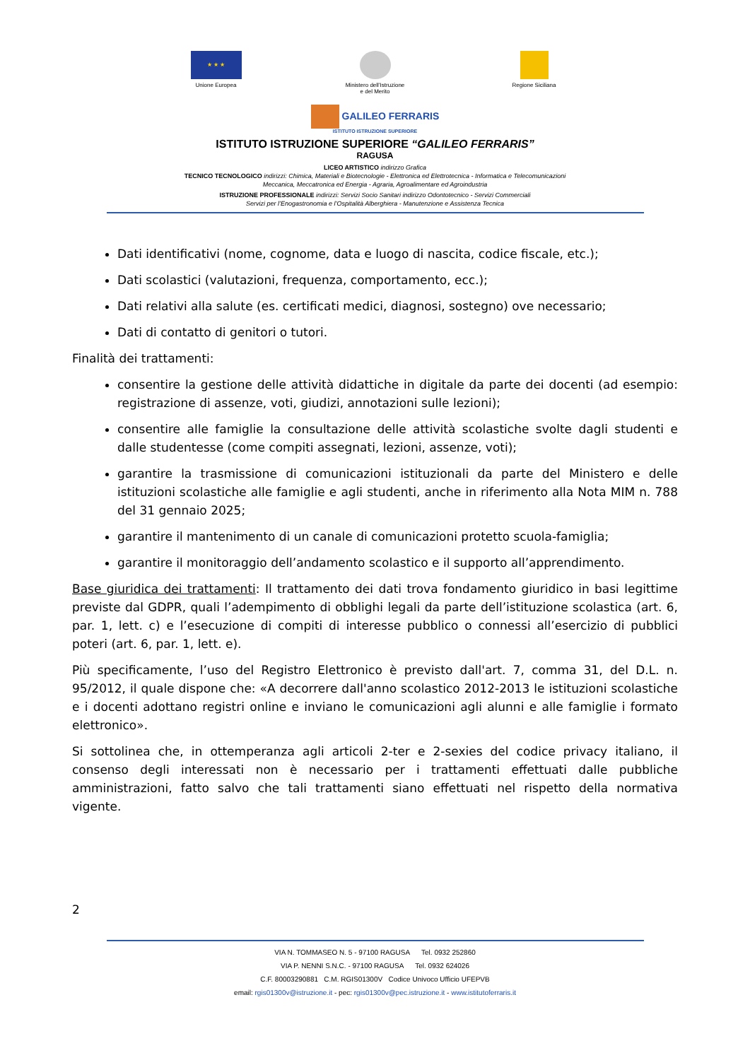★ ★ ★
Unione Europea
Ministero dell’Istruzione
e del Merito
Regione Siciliana
GALILEO FERRARIS
ISTITUTO ISTRUZIONE SUPERIORE
ISTITUTO ISTRUZIONE SUPERIORE “GALILEO FERRARIS”
RAGUSA
LICEO ARTISTICO indirizzo Grafica
TECNICO TECNOLOGICO indirizzi: Chimica, Materiali e Biotecnologie - Elettronica ed Elettrotecnica - Informatica e Telecomunicazioni
Meccanica, Meccatronica ed Energia - Agraria, Agroalimentare ed Agroindustria
ISTRUZIONE PROFESSIONALE indirizzi: Servizi Socio Sanitari indirizzo Odontotecnico - Servizi Commerciali
Servizi per l’Enogastronomia e l’Ospitalità Alberghiera - Manutenzione e Assistenza Tecnica
Dati identificativi (nome, cognome, data e luogo di nascita, codice fiscale, etc.);
Dati scolastici (valutazioni, frequenza, comportamento, ecc.);
Dati relativi alla salute (es. certificati medici, diagnosi, sostegno) ove necessario;
Dati di contatto di genitori o tutori.
Finalità dei trattamenti:
consentire la gestione delle attività didattiche in digitale da parte dei docenti (ad esempio: registrazione di assenze, voti, giudizi, annotazioni sulle lezioni);
consentire alle famiglie la consultazione delle attività scolastiche svolte dagli studenti e dalle studentesse (come compiti assegnati, lezioni, assenze, voti);
garantire la trasmissione di comunicazioni istituzionali da parte del Ministero e delle istituzioni scolastiche alle famiglie e agli studenti, anche in riferimento alla Nota MIM n. 788 del 31 gennaio 2025;
garantire il mantenimento di un canale di comunicazioni protetto scuola-famiglia;
garantire il monitoraggio dell’andamento scolastico e il supporto all’apprendimento.
Base giuridica dei trattamenti: Il trattamento dei dati trova fondamento giuridico in basi legittime previste dal GDPR, quali l’adempimento di obblighi legali da parte dell’istituzione scolastica (art. 6, par. 1, lett. c) e l’esecuzione di compiti di interesse pubblico o connessi all’esercizio di pubblici poteri (art. 6, par. 1, lett. e).
Più specificamente, l’uso del Registro Elettronico è previsto dall'art. 7, comma 31, del D.L. n. 95/2012, il quale dispone che: «A decorrere dall'anno scolastico 2012-2013 le istituzioni scolastiche e i docenti adottano registri online e inviano le comunicazioni agli alunni e alle famiglie i formato elettronico».
Si sottolinea che, in ottemperanza agli articoli 2-ter e 2-sexies del codice privacy italiano, il consenso degli interessati non è necessario per i trattamenti effettuati dalle pubbliche amministrazioni, fatto salvo che tali trattamenti siano effettuati nel rispetto della normativa vigente.
2
VIA N. TOMMASEO N. 5 - 97100 RAGUSA Tel. 0932 252860
VIA P. NENNI S.N.C. - 97100 RAGUSA Tel. 0932 624026
C.F. 80003290881 C.M. RGIS01300V Codice Univoco Ufficio UFEPVB
email: rgis01300v@istruzione.it - pec: rgis01300v@pec.istruzione.it - www.istitutoferraris.it